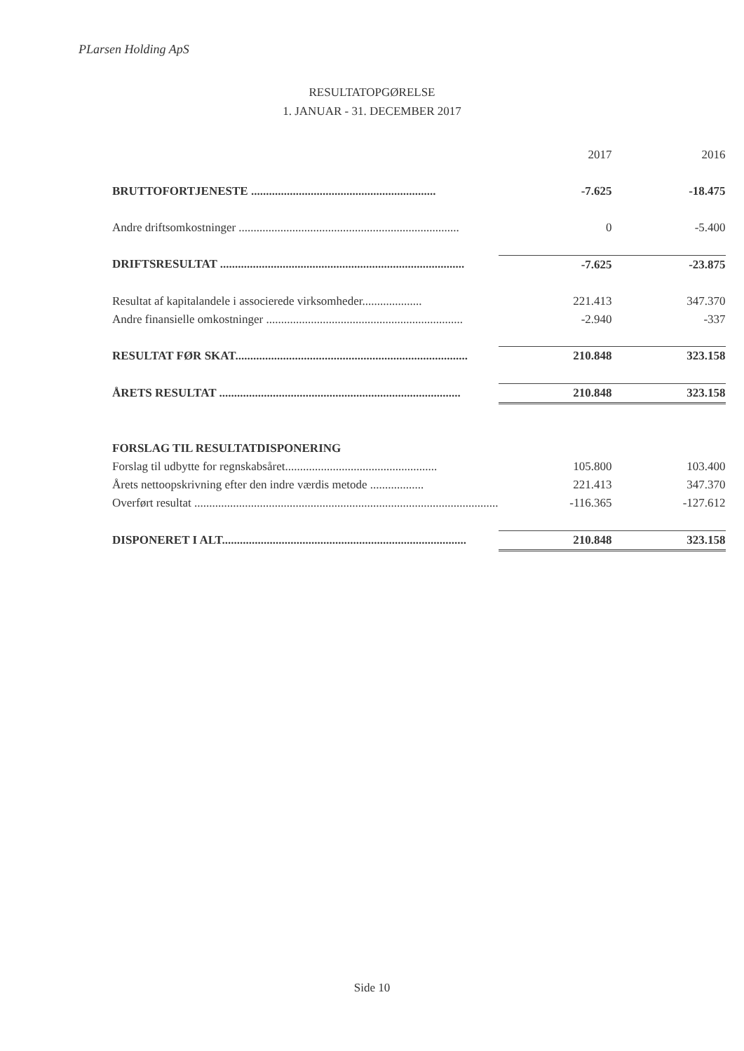PLarsen Holding ApS
RESULTATOPGØRELSE
1. JANUAR - 31. DECEMBER 2017
| | 2017 | 2016 |
| BRUTTOFORTJENESTE .............................................................. | -7.625 | -18.475 |
| Andre driftsomkostninger .......................................................................... | 0 | -5.400 |
| DRIFTSRESULTAT .................................................................................. | -7.625 | -23.875 |
| Resultat af kapitalandele i associerede virksomheder.................... | 221.413 | 347.370 |
| Andre finansielle omkostninger .................................................................. | -2.940 | -337 |
| RESULTAT FØR SKAT.............................................................................. | 210.848 | 323.158 |
| ÅRETS RESULTAT ................................................................................. | 210.848 | 323.158 |
| FORSLAG TIL RESULTATDISPONERING | | |
| Forslag til udbytte for regnskabsåret................................................... | 105.800 | 103.400 |
| Årets nettoopskrivning efter den indre værdis metode .................. | 221.413 | 347.370 |
| Overført resultat ...................................................................................................... | -116.365 | -127.612 |
| DISPONERET I ALT.................................................................................. | 210.848 | 323.158 |
Side 10